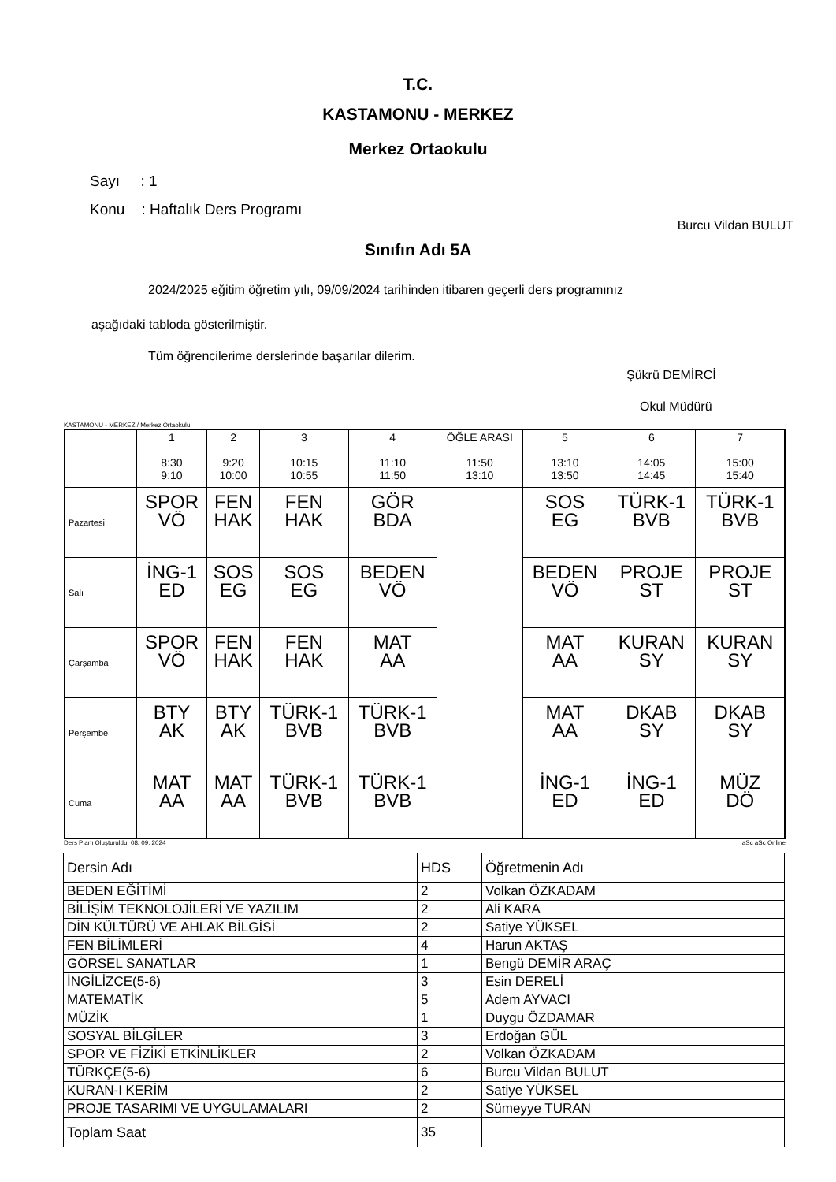T.C.
KASTAMONU - MERKEZ
Merkez Ortaokulu
Sayı : 1
Konu : Haftalık Ders Programı
Burcu Vildan BULUT
Sınıfın Adı 5A
2024/2025 eğitim öğretim yılı, 09/09/2024 tarihinden itibaren geçerli ders programınız
aşağıdaki tabloda gösterilmiştir.
Tüm öğrencilerime derslerinde başarılar dilerim.
Şükrü DEMİRCİ
Okul Müdürü
KASTAMONU - MERKEZ / Merkez Ortaokulu
| | 1 8:30 9:10 | 2 9:20 10:00 | 3 10:15 10:55 | 4 11:10 11:50 | ÖĞLE ARASI 11:50 13:10 | 5 13:10 13:50 | 6 14:05 14:45 | 7 15:00 15:40 |
| --- | --- | --- | --- | --- | --- | --- | --- | --- |
| Pazartesi | SPOR VÖ | FEN HAK | FEN HAK | GÖR BDA | | SOS EG | TÜRK-1 BVB | TÜRK-1 BVB |
| Salı | İNG-1 ED | SOS EG | SOS EG | BEDEN VÖ | | BEDEN VÖ | PROJE ST | PROJE ST |
| Çarşamba | SPOR VÖ | FEN HAK | FEN HAK | MAT AA | | MAT AA | KURAN SY | KURAN SY |
| Perşembe | BTY AK | BTY AK | TÜRK-1 BVB | TÜRK-1 BVB | | MAT AA | DKAB SY | DKAB SY |
| Cuma | MAT AA | MAT AA | TÜRK-1 BVB | TÜRK-1 BVB | | İNG-1 ED | İNG-1 ED | MÜZ DÖ |
Ders Planı Oluşturuldu: 08. 09. 2024 aSc aSc Online
| Dersin Adı | HDS | Öğretmenin Adı |
| BEDEN EĞİTİMİ | 2 | Volkan ÖZKADAM |
| BİLİŞİM TEKNOLOJİLERİ VE YAZILIM | 2 | Ali KARA |
| DİN KÜLTÜRÜ VE AHLAK BİLGİSİ | 2 | Satiye YÜKSEL |
| FEN BİLİMLERİ | 4 | Harun AKTAŞ |
| GÖRSEL SANATLAR | 1 | Bengü DEMİR ARAÇ |
| İNGİLİZCE(5-6) | 3 | Esin DERELİ |
| MATEMATİK | 5 | Adem AYVACI |
| MÜZİK | 1 | Duygu ÖZDAMAR |
| SOSYAL BİLGİLER | 3 | Erdoğan GÜL |
| SPOR VE FİZİKİ ETKİNLİKLER | 2 | Volkan ÖZKADAM |
| TÜRKÇE(5-6) | 6 | Burcu Vildan BULUT |
| KURAN-I KERİM | 2 | Satiye YÜKSEL |
| PROJE TASARIMI VE UYGULAMALARI | 2 | Sümeyye TURAN |
| Toplam Saat | 35 | |